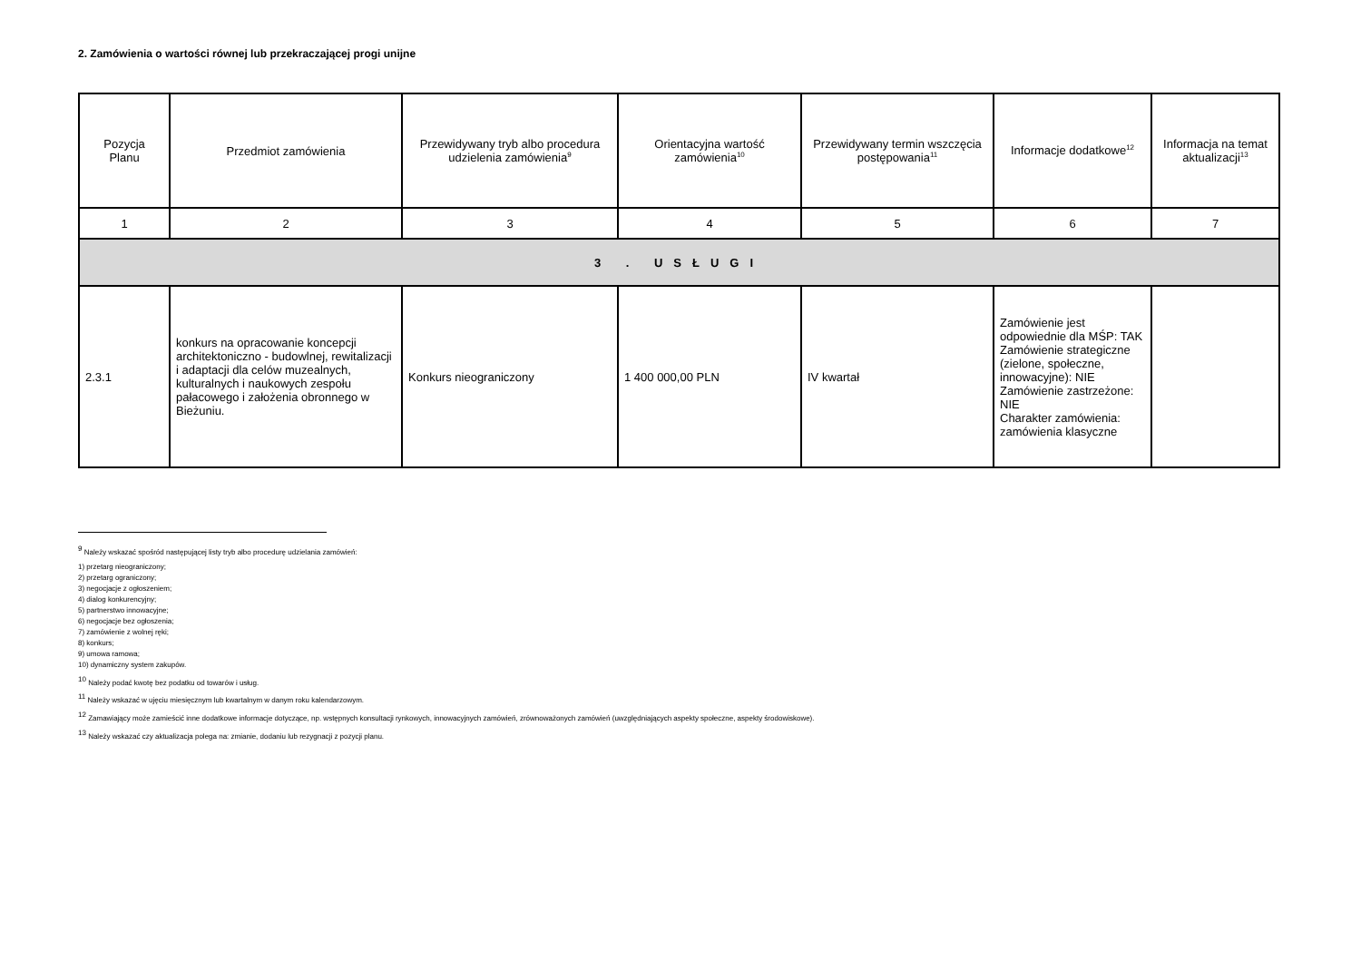2. Zamówienia o wartości równej lub przekraczającej progi unijne
| Pozycja Planu | Przedmiot zamówienia | Przewidywany tryb albo procedura udzielenia zamówienia<sup>9</sup> | Orientacyjna wartość zamówienia<sup>10</sup> | Przewidywany termin wszczęcia postępowania<sup>11</sup> | Informacje dodatkowe<sup>12</sup> | Informacja na temat aktualizacji<sup>13</sup> |
| --- | --- | --- | --- | --- | --- | --- |
| 1 | 2 | 3 | 4 | 5 | 6 | 7 |
| 3 . USŁUGI | | | | | | |
| 2.3.1 | konkurs na opracowanie koncepcji architektoniczno - budowlnej, rewitalizacji i adaptacji dla celów muzealnych, kulturalnych i naukowych zespołu pałacowego i założenia obronnego w Bieżuniu. | Konkurs nieograniczony | 1 400 000,00 PLN | IV kwartał | Zamówienie jest odpowiednie dla MŚP: TAK Zamówienie strategiczne (zielone, społeczne, innowacyjne): NIE Zamówienie zastrzeżone: NIE Charakter zamówienia: zamówienia klasyczne | |
<sup>9</sup> Należy wskazać spośród następującej listy tryb albo procedurę udzielania zamówień:
1) przetarg nieograniczony;
2) przetarg ograniczony;
3) negocjacje z ogłoszeniem;
4) dialog konkurencyjny;
5) partnerstwo innowacyjne;
6) negocjacje bez ogłoszenia;
7) zamówienie z wolnej ręki;
8) konkurs;
9) umowa ramowa;
10) dynamiczny system zakupów.
<sup>10</sup> Należy podać kwotę bez podatku od towarów i usług.
<sup>11</sup> Należy wskazać w ujęciu miesięcznym lub kwartalnym w danym roku kalendarzowym.
<sup>12</sup> Zamawiający może zamieścić inne dodatkowe informacje dotyczące, np. wstępnych konsultacji rynkowych, innowacyjnych zamówień, zrównoważonych zamówień (uwzględniających aspekty społeczne, aspekty środowiskowe).
<sup>13</sup> Należy wskazać czy aktualizacja polega na: zmianie, dodaniu lub rezygnacji z pozycji planu.